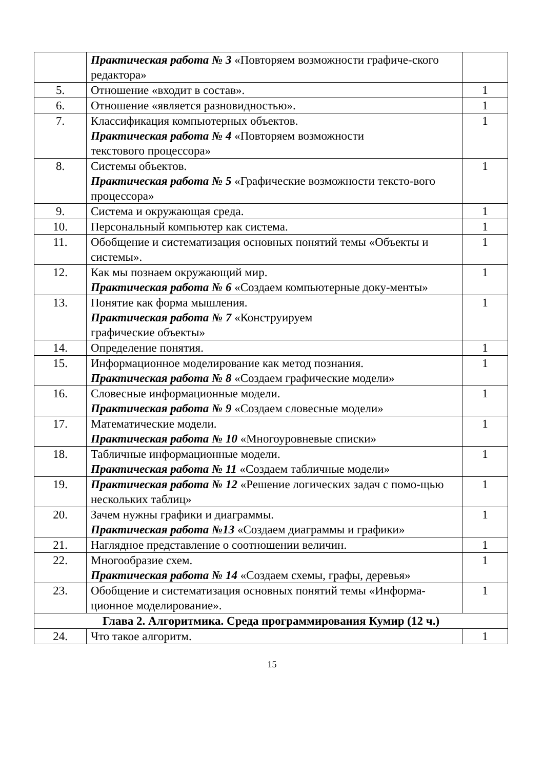| | Практическая работа № 3 «Повторяем возможности графиче-ского редактора» | |
| 5. | Отношение «входит в состав». | 1 |
| 6. | Отношение «является разновидностью». | 1 |
| 7. | Классификация компьютерных объектов. Практическая работа № 4 «Повторяем возможности текстового процессора» | 1 |
| 8. | Системы объектов. Практическая работа № 5 «Графические возможности тексто-вого процессора» | 1 |
| 9. | Система и окружающая среда. | 1 |
| 10. | Персональный компьютер как система. | 1 |
| 11. | Обобщение и систематизация основных понятий темы «Объекты и системы». | 1 |
| 12. | Как мы познаем окружающий мир. Практическая работа № 6 «Создаем компьютерные доку-менты» | 1 |
| 13. | Понятие как форма мышления. Практическая работа № 7 «Конструируем графические объекты» | 1 |
| 14. | Определение понятия. | 1 |
| 15. | Информационное моделирование как метод познания. Практическая работа № 8 «Создаем графические модели» | 1 |
| 16. | Словесные информационные модели. Практическая работа № 9 «Создаем словесные модели» | 1 |
| 17. | Математические модели. Практическая работа № 10 «Многоуровневые списки» | 1 |
| 18. | Табличные информационные модели. Практическая работа № 11 «Создаем табличные модели» | 1 |
| 19. | Практическая работа № 12 «Решение логических задач с помо-щью нескольких таблиц» | 1 |
| 20. | Зачем нужны графики и диаграммы. Практическая работа №13 «Создаем диаграммы и графики» | 1 |
| 21. | Наглядное представление о соотношении величин. | 1 |
| 22. | Многообразие схем. Практическая работа № 14 «Создаем схемы, графы, деревья» | 1 |
| 23. | Обобщение и систематизация основных понятий темы «Информа-ционное моделирование». | 1 |
| Глава 2. Алгоритмика. Среда программирования Кумир (12 ч.) | | |
| 24. | Что такое алгоритм. | 1 |
15